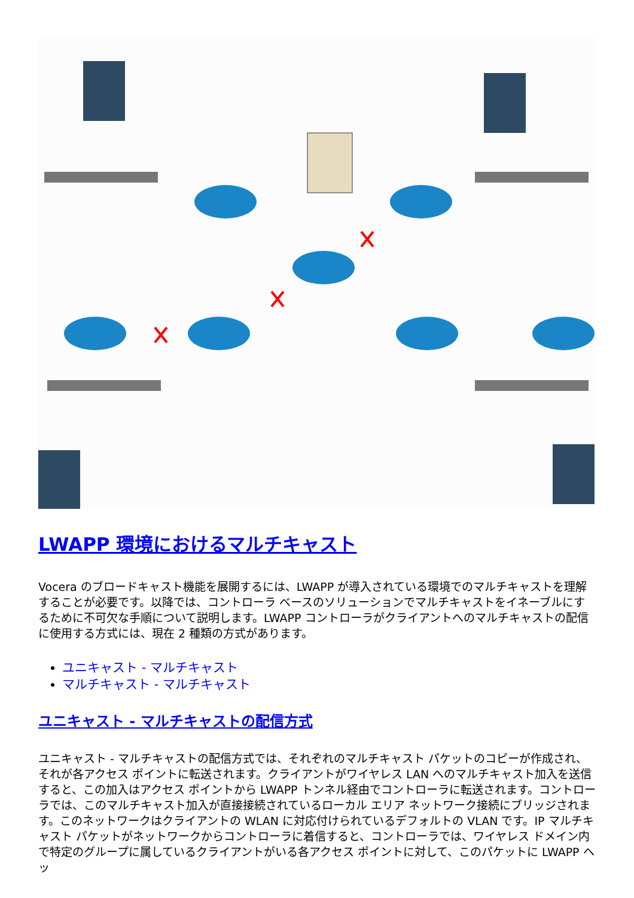LWAPP 環境におけるマルチキャスト
Vocera のブロードキャスト機能を展開するには、LWAPP が導入されている環境でのマルチキャストを理解することが必要です。以降では、コントローラ ベースのソリューションでマルチキャストをイネーブルにするために不可欠な手順について説明します。LWAPP コントローラがクライアントへのマルチキャストの配信に使用する方式には、現在 2 種類の方式があります。
ユニキャスト - マルチキャスト
マルチキャスト - マルチキャスト
ユニキャスト - マルチキャストの配信方式
ユニキャスト - マルチキャストの配信方式では、それぞれのマルチキャスト パケットのコピーが作成され、それが各アクセス ポイントに転送されます。クライアントがワイヤレス LAN へのマルチキャスト加入を送信すると、この加入はアクセス ポイントから LWAPP トンネル経由でコントローラに転送されます。コントローラでは、このマルチキャスト加入が直接接続されているローカル エリア ネットワーク接続にブリッジされます。このネットワークはクライアントの WLAN に対応付けられているデフォルトの VLAN です。IP マルチキャスト パケットがネットワークからコントローラに着信すると、コントローラでは、ワイヤレス ドメイン内で特定のグループに属しているクライアントがいる各アクセス ポイントに対して、このパケットに LWAPP ヘッ